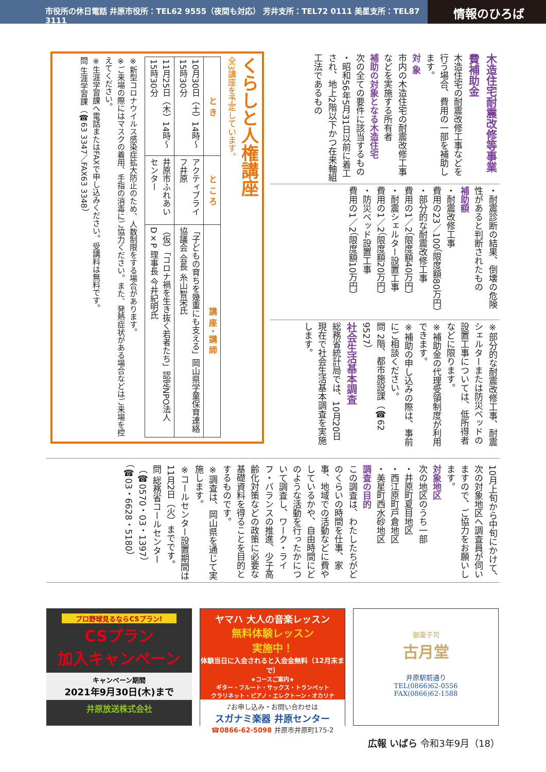市役所の休日電話 井原市役所：TEL62 9555（夜間も対応） 芳井支所：TEL72 0111 美星支所：TEL87 3111
情報のひろば
木造住宅耐震改修等事業費補助金
木造住宅の耐震改修工事などを行う場合、費用の一部を補助します。
対 象
市内の木造住宅の耐震改修工事などを実施する所有者
補助の対象となる木造住宅
次の全ての要件に該当するもの
・昭和56年5月31日以前に着工され、地上2階以下かつ在来軸組工法であるもの
・耐震診断の結果、倒壊の危険性があると判断されたもの
補助額
・耐震改修工事
費用の23／100（限度額80万円）
・部分的な耐震改修工事
費用の1／2（限度額40万円）
・耐震シェルター設置工事
費用の1／2（限度額20万円）
・防災ベッド設置工事
費用の1／2（限度額10万円）
※部分的な耐震改修工事、耐震シェルターまたは防災ベッドの設置工事については、低所得者などに限ります。
※補助金の代理受領制度が利用できます。
※補助の申し込みの際は、事前にご相談ください。
問 2階、都市施設課（☎62 9527）
社会生活基本調査
総務省統計局では、10月20日現在で社会生活基本調査を実施します。
くらしと人権講座
全3講座を予定しています。
| と き | と こ ろ | 講 座・講 師 |
| --- | --- | --- |
| 10月30日（土）14時～15時30分 | アクティブライフ井原 | 「子どもの育ちを幾重にも支える」岡山県学童保育連絡協議会 会長 糸山智栄氏 |
| 11月25日（木）14時～15時30分 | 井原市ふれあいセンター | （仮）「コロナ禍を生き抜く若者たち」認定NPO法人D×P 理事長 今井紀明氏 |
※新型コロナウイルス感染症拡大防止のため、人数制限をする場合があります。
※ご来場の際にはマスクの着用、手指の消毒にご協力ください。また、発熱症状がある場合などはご来場を控えてください。
※生涯学習課へ電話またはFAXで申し込みください。受講料は無料です。
問 生涯学習課（☎63 3347／FAX63 3348）
10月上旬から中旬にかけて、次の対象地区へ調査員が伺いますので、ご協力をお願いします。
対象地区
次の地区のうち一部
・井原町夏目地区
・西江原町戸倉地区
・美星町西水砂地区
調査の目的
この調査は、わたしたちがどのくらいの時間を仕事、家事、地域での活動などに費やしているかや、自由時間にどのような活動を行ったかについて調査し、ワーク・ライフ・バランスの推進、少子高齢化対策などの政策に必要な基礎資料を得ることを目的とするものです。
※調査は、岡山県を通じて実施します。
※コールセンター設置期間は11月2日（火）までです。
問 総務省コールセンター（☎0570・03・1397）（☎03・6628・5180）
プロ野球見るならCSプラン!
CSプラン
加入キャンペーン
キャンペーン期間
2021年9月30日(木)まで
井原放送株式会社
ヤマハ 大人の音楽レッスン
無料体験レッスン
実施中！
体験当日に入会されると入会金無料（12月末まで）
★コースご案内★
ギター・フルート・サックス・トランペット
クラリネット・ピアノ・エレクトーン・オカリナ
♪お申し込み・お問い合わせは
スガナミ楽器 井原センター
☎0866-62-5098 井原市井原町175-2
御菓子司
古月堂
井原駅前通り
TEL(0866)62-0556
FAX(0866)62-1588
広報 いばら 令和3年9月（18）